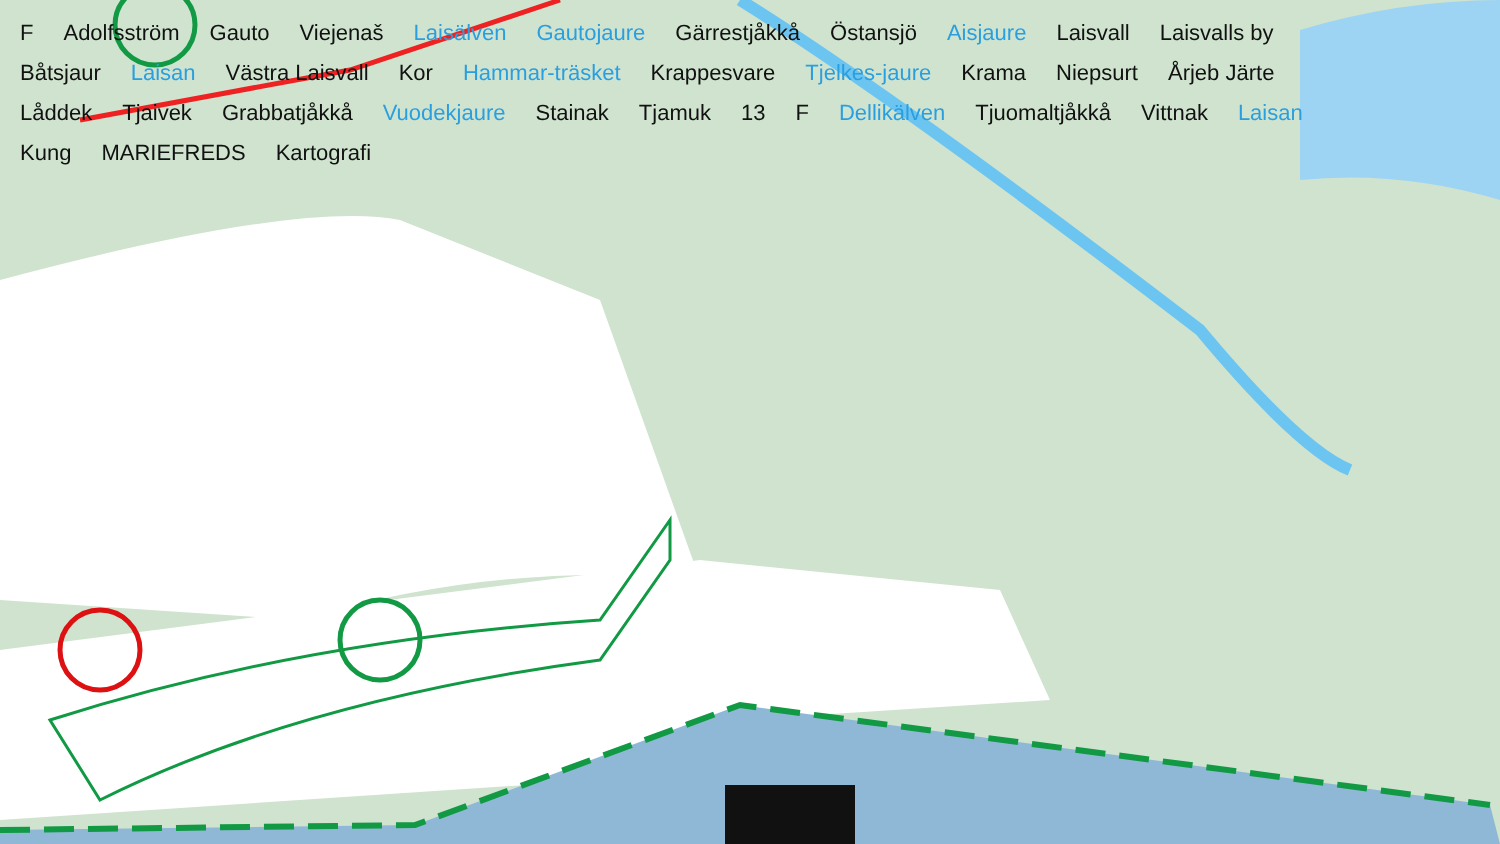F Adolfsström Gauto Viejenaš Laisälven Gautojaure Gärrestjåkkå Östansjö Aisjaure Laisvall Laisvalls by Båtsjaur Laisan Västra Laisvall Kor Hammar-träsket Krappesvare Tjelkes-jaure Krama Niepsurt Årjeb Järte Låddek Tjaivek Grabbatjåkkå Vuodekjaure Stainak Tjamuk 13 F Dellikälven Tjuomaltjåkkå Vittnak Laisan Kung MARIEFREDS Kartografi